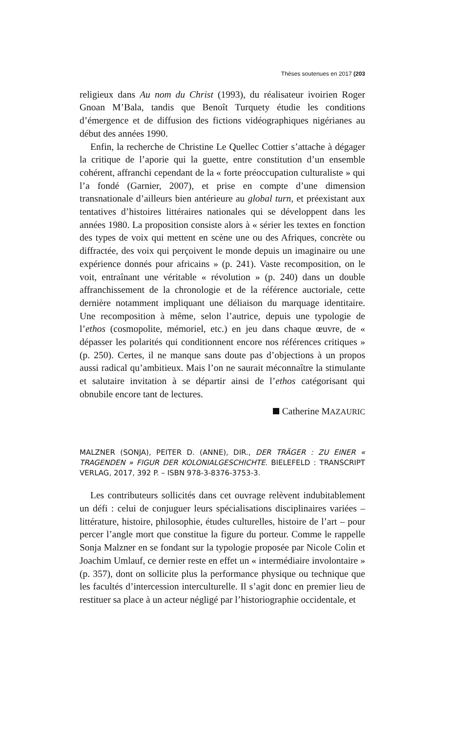Thèses soutenues en 2017 (203
religieux dans Au nom du Christ (1993), du réalisateur ivoirien Roger Gnoan M’Bala, tandis que Benoît Turquety étudie les conditions d’émergence et de diffusion des fictions vidéographiques nigérianes au début des années 1990.
Enfin, la recherche de Christine Le Quellec Cottier s’attache à dégager la critique de l’aporie qui la guette, entre constitution d’un ensemble cohérent, affranchi cependant de la « forte préoccupation culturaliste » qui l’a fondé (Garnier, 2007), et prise en compte d’une dimension transnationale d’ailleurs bien antérieure au global turn, et préexistant aux tentatives d’histoires littéraires nationales qui se développent dans les années 1980. La proposition consiste alors à « sérier les textes en fonction des types de voix qui mettent en scène une ou des Afriques, concrète ou diffractée, des voix qui perçoivent le monde depuis un imaginaire ou une expérience donnés pour africains » (p. 241). Vaste recomposition, on le voit, entraînant une véritable « révolution » (p. 240) dans un double affranchissement de la chronologie et de la référence auctoriale, cette dernière notamment impliquant une déliaison du marquage identitaire. Une recomposition à même, selon l’autrice, depuis une typologie de l’ethos (cosmopolite, mémoriel, etc.) en jeu dans chaque œuvre, de « dépasser les polarités qui conditionnent encore nos références critiques » (p. 250). Certes, il ne manque sans doute pas d’objections à un propos aussi radical qu’ambitieux. Mais l’on ne saurait méconnaître la stimulante et salutaire invitation à se départir ainsi de l’ethos catégorisant qui obnubile encore tant de lectures.
Catherine MAZAURIC
MALZNER (SONJA), PEITER D. (ANNE), DIR., DER TRÄGER : ZU EINER « TRAGENDEN » FIGUR DER KOLONIALGESCHICHTE. BIELEFELD : TRANSCRIPT VERLAG, 2017, 392 P. – ISBN 978-3-8376-3753-3.
Les contributeurs sollicités dans cet ouvrage relèvent indubitablement un défi : celui de conjuguer leurs spécialisations disciplinaires variées – littérature, histoire, philosophie, études culturelles, histoire de l’art – pour percer l’angle mort que constitue la figure du porteur. Comme le rappelle Sonja Malzner en se fondant sur la typologie proposée par Nicole Colin et Joachim Umlauf, ce dernier reste en effet un « intermédiaire involontaire » (p. 357), dont on sollicite plus la performance physique ou technique que les facultés d’intercession interculturelle. Il s’agit donc en premier lieu de restituer sa place à un acteur négligé par l’historiographie occidentale, et